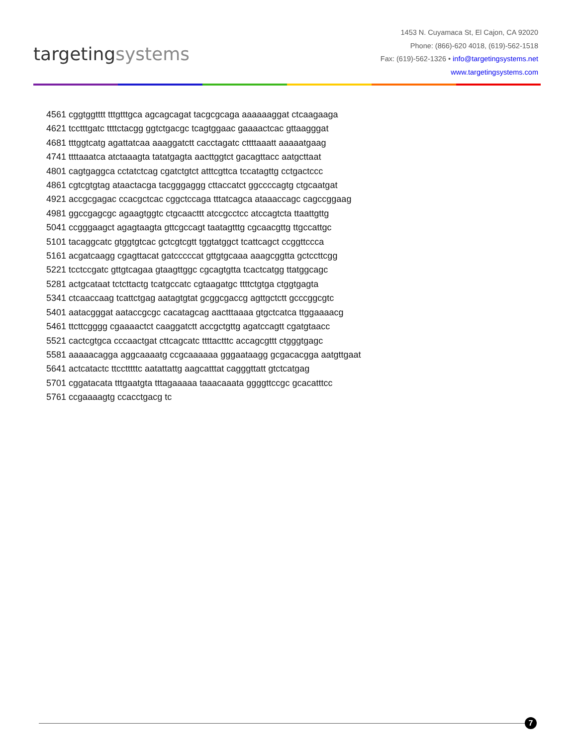targetingsystems
1453 N. Cuyamaca St, El Cajon, CA 92020
Phone: (866)-620 4018, (619)-562-1518
Fax: (619)-562-1326 • info@targetingsystems.net
www.targetingsystems.com
4561 cggtggtttt tttgtttgca agcagcagat tacgcgcaga aaaaaaggat ctcaagaaga
4621 tcctttgatc ttttctacgg ggtctgacgc tcagtggaac gaaaactcac gttaagggat
4681 tttggtcatg agattatcaa aaaggatctt cacctagatc cttttaaatt aaaaatgaag
4741 ttttaaatca atctaaagta tatatgagta aacttggtct gacagttacc aatgcttaat
4801 cagtgaggca cctatctcag cgatctgtct atttcgttca tccatagttg cctgactccc
4861 cgtcgtgtag ataactacga tacgggaggg cttaccatct ggccccagtg ctgcaatgat
4921 accgcgagac ccacgctcac cggctccaga tttatcagca ataaaccagc cagccggaag
4981 ggccgagcgc agaagtggtc ctgcaacttt atccgcctcc atccagtcta ttaattgttg
5041 ccgggaagct agagtaagta gttcgccagt taatagtttg cgcaacgttg ttgccattgc
5101 tacaggcatc gtggtgtcac gctcgtcgtt tggtatggct tcattcagct ccggttccca
5161 acgatcaagg cgagttacat gatcccccat gttgtgcaaa aaagcggtta gctccttcgg
5221 tcctccgatc gttgtcagaa gtaagttggc cgcagtgtta tcactcatgg ttatggcagc
5281 actgcataat tctcttactg tcatgccatc cgtaagatgc ttttctgtga ctggtgagta
5341 ctcaaccaag tcattctgag aatagtgtat gcggcgaccg agttgctctt gcccggcgtc
5401 aatacgggat aataccgcgc cacatagcag aactttaaaa gtgctcatca ttggaaaacg
5461 ttcttcgggg cgaaaactct caaggatctt accgctgttg agatccagtt cgatgtaacc
5521 cactcgtgca cccaactgat cttcagcatc ttttactttc accagcgttt ctgggtgagc
5581 aaaaacagga aggcaaaatg ccgcaaaaaa gggaataagg gcgacacgga aatgttgaat
5641 actcatactc ttcctttttc aatattattg aagcatttat cagggttatt gtctcatgag
5701 cggatacata tttgaatgta tttagaaaaa taaacaaata ggggttccgc gcacatttcc
5761 ccgaaaagtg ccacctgacg tc
7